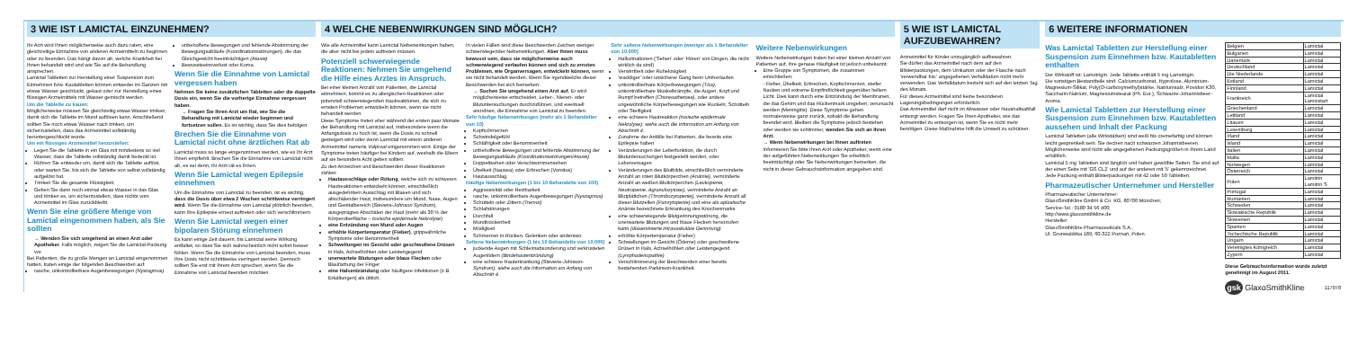3 WIE IST LAMICTAL EINZUNEHMEN?
Ihr Arzt wird Ihnen möglicherweise auch dazu raten, eine gleichzeitige Einnahme von anderen Arzneimitteln zu beginnen oder zu beenden. Das hängt davon ab, welche Krankheit bei Ihnen behandelt wird und wie Sie auf die Behandlung ansprechen.
Lamictal Tabletten zur Herstellung einer Suspension zum Einnehmen bzw. Kautabletten können entweder im Ganzen mit etwas Wasser geschluckt, gekaut oder zur Herstellung eines flüssigen Arzneimittels mit Wasser gemischt werden.
Um die Tablette zu kauen:
Möglicherweise müssen Sie gleichzeitig etwas Wasser trinken, damit sich die Tablette im Mund auflösen kann. Anschließend sollten Sie noch etwas Wasser nach trinken, um sicherzustellen, dass das Arzneimittel vollständig heruntergeschluckt wurde.
Um ein flüssiges Arzneimittel herzustellen:
Legen Sie die Tablette in ein Glas mit mindestens so viel Wasser, dass die Tablette vollständig damit bedeckt ist.
Rühren Sie entweder um, damit sich die Tablette auflöst, oder warten Sie, bis sich die Tablette von selbst vollständig aufgelöst hat.
Trinken Sie die gesamte Flüssigkeit.
Geben Sie dann noch einmal etwas Wasser in das Glas und trinken es, um sicherzustellen, dass nichts vom Arzneimittel im Glas zurückbleibt.
Wenn Sie eine größere Menge von Lamictal eingenommen haben, als Sie sollten
→ Wenden Sie sich umgehend an einen Arzt oder Apotheker. Falls möglich, zeigen Sie die Lamictal-Packung vor.
Bei Patienten, die zu große Mengen an Lamictal eingenommen hatten, traten einige der folgenden Beschwerden auf:
rasche, unkontrollierbare Augenbewegungen (Nystagmus)
unbeholfene Bewegungen und fehlende Abstimmung der Bewegungsabläufe (Koordinationsstörungen), die das Gleichgewicht beeinträchtigen (Ataxie)
Bewusstseinsverlust oder Koma.
Wenn Sie die Einnahme von Lamictal vergessen haben
Nehmen Sie keine zusätzlichen Tabletten oder die doppelte Dosis ein, wenn Sie die vorherige Einnahme vergessen haben.
→ Fragen Sie Ihren Arzt um Rat, wie Sie die Behandlung mit Lamictal wieder beginnen und fortsetzen sollen. Es ist wichtig, dass Sie dies befolgen.
Brechen Sie die Einnahme von Lamictal nicht ohne ärztlichen Rat ab
Lamictal muss so lange eingenommen werden, wie es Ihr Arzt Ihnen empfiehlt. Brechen Sie die Einnahme von Lamictal nicht ab, es sei denn, Ihr Arzt rät es Ihnen.
Wenn Sie Lamictal wegen Epilepsie einnehmen
Um die Einnahme von Lamictal zu beenden, ist es wichtig, dass die Dosis über etwa 2 Wochen schrittweise verringert wird. Wenn Sie die Einnahme von Lamictal plötzlich beenden, kann Ihre Epilepsie erneut auftreten oder sich verschlimmern.
Wenn Sie Lamictal wegen einer bipolaren Störung einnehmen
Es kann einige Zeit dauern, bis Lamictal seine Wirkung entfaltet, so dass Sie sich wahrscheinlich nicht sofort besser fühlen. Wenn Sie die Einnahme von Lamictal beenden, muss Ihre Dosis nicht schrittweise verringert werden. Dennoch sollten Sie erst mit Ihrem Arzt sprechen, wenn Sie die Einnahme von Lamictal beenden möchten.
4 WELCHE NEBENWIRKUNGEN SIND MÖGLICH?
Wie alle Arzneimittel kann Lamictal Nebenwirkungen haben, die aber nicht bei jedem auftreten müssen.
Potenziell schwerwiegende Reaktionen: Nehmen Sie umgehend die Hilfe eines Arztes in Anspruch.
Bei einer kleinen Anzahl von Patienten, die Lamictal einnehmen, kommt es zu allergischen Reaktionen oder potenziell schwerwiegenden Hautreaktionen, die sich zu ernsten Problemen entwickeln können, wenn sie nicht behandelt werden.
Diese Symptome treten eher während der ersten paar Monate der Behandlung mit Lamictal auf, insbesondere wenn die Anfangsdosis zu hoch ist, wenn die Dosis zu schnell gesteigert wird oder wenn Lamictal mit einem anderen Arzneimittel namens Valproat eingenommen wird. Einige der Symptome treten häufiger bei Kindern auf, weshalb die Eltern auf sie besonders Acht geben sollten.
Zu den Anzeichen und Beschwerden dieser Reaktionen zählen:
Hautausschläge oder Rötung, welche sich zu schweren Hautreaktionen entwickeln können, einschließlich ausgedehntem Ausschlag mit Blasen und sich abschälender Haut, insbesondere um Mund, Nase, Augen und Genitalbereich (Stevens-Johnson Syndrom), ausgeprägtes Abschälen der Haut (mehr als 30 % der Körperoberfläche – toxische epidermale Nekrolyse)
eine Entzündung von Mund oder Augen
erhöhte Körpertemperatur (Fieber), grippeähnliche Symptome oder Benommenheit
Schwellungen im Gesicht oder geschwollene Drüsen in Hals, Achselhöhlen oder Leistengegend
unerwartete Blutungen oder blaue Flecken oder Blaufärbung der Finger
eine Halsentzündung oder häufigere Infektionen (z.B. Erkältungen) als üblich.
In vielen Fällen sind diese Beschwerden Zeichen weniger schwerwiegender Nebenwirkungen. Aber Ihnen muss bewusst sein, dass sie möglicherweise auch schwerwiegend verlaufen können und sich zu ernsten Problemen, wie Organversagen, entwickeln können, wenn sie nicht behandelt werden. Wenn Sie irgendwelche dieser Beschwerden bei sich bemerken:
→ Suchen Sie umgehend einen Arzt auf. Er wird möglicherweise entscheiden, Leber-, Nieren- oder Blutuntersuchungen durchzuführen, und eventuell anordnen, die Einnahme von Lamictal zu beenden.
Sehr häufige Nebenwirkungen (mehr als 1 Behandelter von 10)
Kopfschmerzen
Schwindelgefühl
Schläfrigkeit oder Benommenheit
unbeholfene Bewegungen und fehlende Abstimmung der Bewegungsabläufe (Koordinationsstörungen/Ataxie)
Doppeltsehen oder Verschwommensehen
Übelkeit (Nausea) oder Erbrechen (Vomitus)
Hautausschlag.
Häufige Nebenwirkungen (1 bis 10 Behandelte von 100)
Aggressivität oder Reizbarkeit
rasche, unkontrollierbare Augenbewegungen (Nystagmus)
Schütteln oder Zittern (Tremor)
Schlafstörungen
Durchfall
Mundtrockenheit
Müdigkeit
Schmerzen in Rücken, Gelenken oder anderswo.
Seltene Nebenwirkungen (1 bis 10 Behandelte von 10.000)
juckende Augen mit Schleimabsonderung und verkrusteten Augenlidern (Bindehautentzündung)
eine schwere Hauterkrankung (Stevens-Johnson-Syndrom): siehe auch die Information am Anfang von Abschnitt 4.
Sehr seltene Nebenwirkungen (weniger als 1 Behandelter von 10.000)
Halluzinationen ('Sehen' oder 'Hören' von Dingen, die nicht wirklich da sind)
Verwirrtheit oder Ruhelosigkeit
'wackliger' oder unsicherer Gang beim Umherlaufen
unkontrollierbare Körperbewegungen (Tics), unkontrollierbare Muskelkrämpfe, die Augen, Kopf und Rumpf betreffen (Choreoathetose), oder andere ungewöhnliche Körperbewegungen wie Ruckeln, Schütteln oder Steifigkeit
eine schwere Hautreaktion (toxische epidermale Nekrolyse): siehe auch die Information am Anfang von Abschnitt 4.
Zunahme der Anfälle bei Patienten, die bereits eine Epilepsie haben
Veränderungen der Leberfunktion, die durch Blutuntersuchungen festgestellt werden, oder Leberversagen
Veränderungen des Blutbilds, einschließlich verminderte Anzahl an roten Blutkörperchen (Anämie), verminderte Anzahl an weißen Blutkörperchen (Leukopenie, Neutropenie, Agranulozytose), verminderte Anzahl an Blutplättchen (Thrombozytopenie), verminderte Anzahl all dieser Blutzellen (Panzytopenie) und eine als aplastische Anämie bezeichnete Erkrankung des Knochenmarks
eine schwerwiegende Blutgerinnungsstörung, die unerwartete Blutungen und blaue Flecken hervorrufen kann (disseminierte intravaskuläre Gerinnung)
erhöhte Körpertemperatur (Fieber)
Schwellungen im Gesicht (Ödeme) oder geschwollene Drüsen in Hals, Achselhöhlen oder Leistengegend (Lymphadenopathie)
Verschlimmerung der Beschwerden einer bereits bestehenden Parkinson-Krankheit.
Weitere Nebenwirkungen
Weitere Nebenwirkungen traten bei einer kleinen Anzahl von Patienten auf, ihre genaue Häufigkeit ist jedoch unbekannt:
Eine Gruppe von Symptomen, die zusammen einschließen:
- Fieber, Übelkeit, Erbrechen, Kopfschmerzen, steifer Nacken und extreme Empfindlichkeit gegenüber hellem Licht. Dies kann durch eine Entzündung der Membranen, die das Gehirn und das Rückenmark umgeben, verursacht werden (Meningitis). Diese Symptome gehen normalerweise ganz zurück, sobald die Behandlung beendet wird. Bleiben die Symptome jedoch bestehen oder werden sie schlimmer, wenden Sie sich an Ihren Arzt.
→ Wenn Nebenwirkungen bei Ihnen auftreten Informieren Sie bitte Ihren Arzt oder Apotheker, wenn eine der aufgeführten Nebenwirkungen Sie erheblich beeinträchtigt oder Sie Nebenwirkungen bemerken, die nicht in dieser Gebrauchsinformation angegeben sind.
5 WIE IST LAMICTAL AUFZUBEWAHREN?
Arzneimittel für Kinder unzugänglich aufbewahren.
Sie dürfen das Arzneimittel nach dem auf den Blisterpackungen, dem Umkarton oder der Flasche nach 'verwendbar bis:' angegebenen Verfalldatum nicht mehr verwenden. Das Verfalldatum bezieht sich auf den letzten Tag des Monats.
Für dieses Arzneimittel sind keine besonderen Lagerungsbedingungen erforderlich.
Das Arzneimittel darf nicht im Abwasser oder Haushaltsabfall entsorgt werden. Fragen Sie Ihren Apotheker, wie das Arzneimittel zu entsorgen ist, wenn Sie es nicht mehr benötigen. Diese Maßnahme hilft die Umwelt zu schützen.
6 WEITERE INFORMATIONEN
Was Lamictal Tabletten zur Herstellung einer Suspension zum Einnehmen bzw. Kautabletten enthalten
Der Wirkstoff ist: Lamotrigin. Jede Tablette enthält 5 mg Lamotrigin.
Die sonstigen Bestandteile sind: Calciumcarbonat, Hyprolose, Aluminium-Magnesium-Silikat, Poly(O-carboxymethyl)stärke, Natriumsalz, Povidon K30, Saccharin-Natrium, Magnesiumstearat (Ph. Eur.), Schwarze-Johannisbeer-Aroma.
Wie Lamictal Tabletten zur Herstellung einer Suspension zum Einnehmen bzw. Kautabletten aussehen und Inhalt der Packung
Lamictal Tabletten (alle Wirkstärken) sind weiß bis cremefarbig und können leicht gesprenkelt sein. Sie riechen nach schwarzen Johannisbeeren.
Möglicherweise sind nicht alle angegebenen Packungsgrößen in Ihrem Land erhältlich.
Lamictal 5 mg Tabletten sind länglich und haben gewölbte Seiten. Sie sind auf der einen Seite mit 'GS CL2' und auf der anderen mit '5' gekennzeichnet. Jede Packung enthält Blisterpackungen mit 42 oder 50 Tabletten.
Pharmazeutischer Unternehmer und Hersteller
Pharmazeutischer Unternehmer:
GlaxoSmithKline GmbH & Co. KG, 80700 München;
Service-Tel.: 0180 34 56 400;
http://www.glaxosmithkline.de
Hersteller:
GlaxoSmithKline Pharmaceuticals S.A.,
Ul. Grunwaldzka 189, 60-322 Poznań, Polen.
| Belgien | Lamictal |
| Bulgarien | Lamictal |
| Dänemark | Lamictal |
| Deutschland | Lamictal |
| Die Niederlande | Lamictal |
| Estland | Lamictal |
| Finnland | Lamictal |
| Frankreich | Lamictal Lamicstart |
| Griechenland | Lamictal |
| Lettland | Lamictal |
| Litauen | Lamictal |
| Luxemburg | Lamictal |
| Irland | Lamictal |
| Island | Lamictal |
| Italien | Lamictal |
| Malta | Lamictal |
| Norwegen | Lamictal |
| Österreich | Lamictal |
| Polen | Lamitrin Lamitrin S |
| Portugal | Lamictal |
| Rumänien | Lamictal |
| Schweden | Lamictal |
| Slowakische Republik | Lamictal |
| Slowenien | Lamictal |
| Spanien | Lamictal |
| Tschechische Republik | Lamictal |
| Ungarn | Lamictal |
| Vereinigtes Königreich | Lamictal |
| Zypern | Lamictal |
Diese Gebrauchsinformation wurde zuletzt genehmigt im August 2011.
gsk GlaxoSmithKline 117070